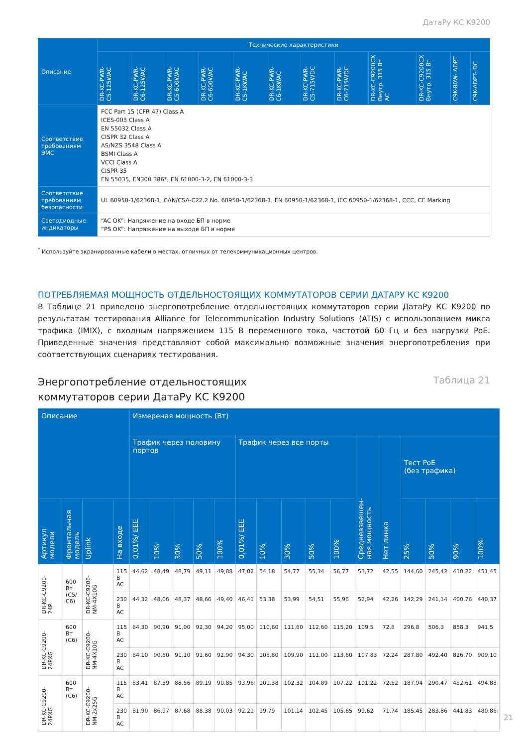ДатаРу КС K9200
| Описание | Технические характеристики | | | | | | | | | | | |
| --- | --- | --- | --- | --- | --- | --- | --- | --- | --- | --- | --- | --- |
| | DR-KC-PWR- C5-125WAC | DR-KC-PWR- C6-125WAC | DR-KC-PWR- C5-600WAC | DR-KC-PWR- C6-600WAC | DR-KC-PWR- C5-1KWAC | DR-KC-PWR- C6-1KWAC | DR-KC-PWR- C5-715WDC | DR-KC-PWR- C6-715WDC | DR-KC-C9200CX Внутр. 315 Вт AC | DR-KC-C9200CX Внутр. 315 Вт | C9K-80W- ADPT | C9K-ADPT- DC |
| Соответствие требованиям ЭМС | FCC Part 15 (CFR 47) Class A ICES-003 Class A EN 55032 Class A CISPR 32 Class A AS/NZS 3548 Class A BSMI Class A VCCI Class A CISPR 35 EN 55035, EN300 386*, EN 61000-3-2, EN 61000-3-3 | | | | | | | | | | | |
| Соответствие требованиям безопасности | UL 60950-1/62368-1, CAN/CSA-C22.2 No. 60950-1/62368-1, EN 60950-1/62368-1, IEC 60950-1/62368-1, CCC, CE Marking | | | | | | | | | | | |
| Светодиодные индикаторы | “AC OK”: Напряжение на входе БП в норме “PS OK”: Напряжение на выходе БП в норме | | | | | | | | | | | |
<sup>*</sup> Используйте экранированные кабели в местах, отличных от телекоммуникационных центров.
ПОТРЕБЛЯЕМАЯ МОЩНОСТЬ ОТДЕЛЬНОСТОЯЩИХ КОММУТАТОРОВ СЕРИИ ДАТАРУ КС K9200
В Таблице 21 приведено энергопотребление отдельностоящих коммутаторов серии ДатаРу КС K9200 по результатам тестирования Alliance for Telecommunication Industry Solutions (ATIS) с использованием микса трафика (IMIX), с входным напряжением 115 В переменного тока, частотой 60 Гц и без нагрузки PoE. Приведенные значения представляют собой максимально возможные значения энергопотребления при соответствующих сценариях тестирования.
Энергопотребление отдельностоящих
коммутаторов серии ДатаРу КС K9200
Таблица 21
| Описание | | | | Измереная мощность (Вт) | | | | | | | | | | | | | | | |
| --- | --- | --- | --- | --- | --- | --- | --- | --- | --- | --- | --- | --- | --- | --- | --- | --- | --- | --- | --- |
| | | | | Трафик через половину портов | | | | | Трафик через все порты | | | | | Средневзвешен- ная мощность | Нет линка | Тест PoE (без трафика) | | | |
| Артикул модели | Фронтальная модель | Uplink | На входе | 0,01%/ EEE | 10% | 30% | 50% | 100% | 0,01%/ EEE | 10% | 30% | 50% | 100% | | | 25% | 50% | 90% | 100% |
| DR-KC-C9200- 24P | 600 Вт (C5/ C6) | DR-KC-C9200- NM-4X10G | 115 В AC | 44,62 | 48,49 | 48,79 | 49,11 | 49,88 | 47,02 | 54,18 | 54,77 | 55,34 | 56,77 | 53,72 | 42,55 | 144,60 | 245,42 | 410,22 | 451,45 |
| | | | 230 В AC | 44,32 | 48,06 | 48,37 | 48,66 | 49,40 | 46,41 | 53,38 | 53,99 | 54,51 | 55,96 | 52,94 | 42,26 | 142,29 | 241,14 | 400,76 | 440,37 |
| DR-KC-C9200- 24PXG | 600 Вт (C6) | DR-KC-C9200- NM-4X10G | 115 В AC | 84,30 | 90,90 | 91,00 | 92,30 | 94,20 | 95,00 | 110,60 | 111,60 | 112,60 | 115,20 | 109,5 | 72,8 | 296,8 | 506,3 | 858,3 | 941,5 |
| | | | 230 В AC | 84,10 | 90,50 | 91,10 | 91,60 | 92,90 | 94,30 | 108,80 | 109,90 | 111,00 | 113,60 | 107,83 | 72,24 | 287,80 | 492,40 | 826,70 | 909,10 |
| DR-KC-C9200- 24PXG | 600 Вт (C6) | DR-KC-C9200- NM-2x25G | 115 В AC | 83,41 | 87,59 | 88,56 | 89,19 | 90,85 | 93,96 | 101,38 | 102,32 | 104,89 | 107,22 | 101,22 | 72,52 | 187,94 | 290,47 | 452,61 | 494,88 |
| | | | 230 В AC | 81,90 | 86,97 | 87,68 | 88,38 | 90,03 | 92,21 | 99,79 | 101,14 | 102,45 | 105,65 | 99,62 | 71,74 | 185,45 | 283,86 | 441,83 | 480,86 |
21